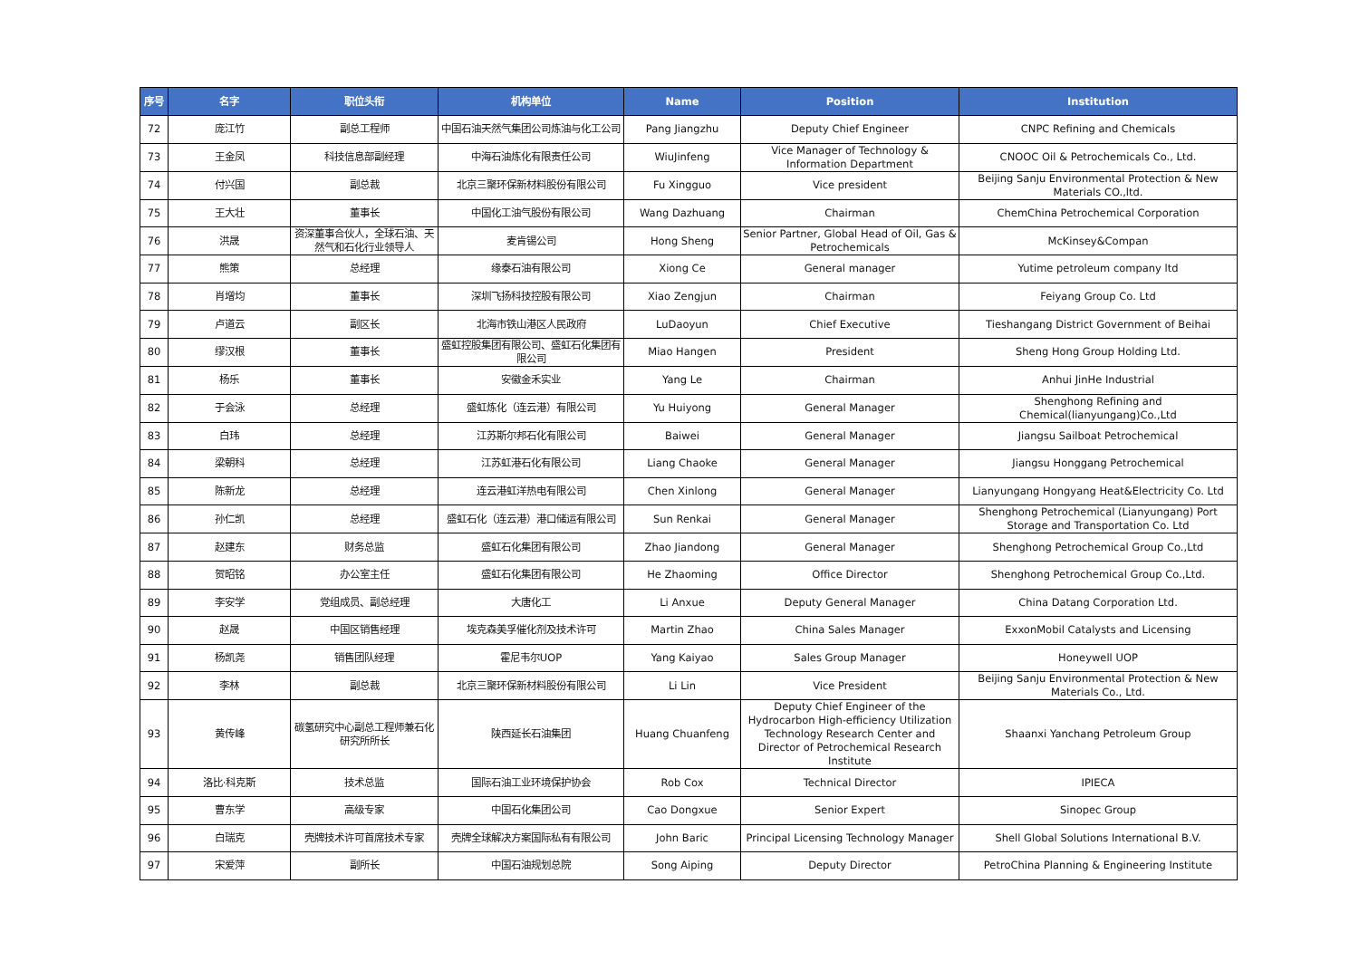| 序号 | 名字 | 职位头衔 | 机构单位 | Name | Position | Institution |
| --- | --- | --- | --- | --- | --- | --- |
| 72 | 庞江竹 | 副总工程师 | 中国石油天然气集团公司炼油与化工公司 | Pang Jiangzhu | Deputy Chief Engineer | CNPC Refining and Chemicals |
| 73 | 王金凤 | 科技信息部副经理 | 中海石油炼化有限责任公司 | WiuJinfeng | Vice Manager of Technology & Information Department | CNOOC Oil & Petrochemicals Co., Ltd. |
| 74 | 付兴国 | 副总裁 | 北京三聚环保新材料股份有限公司 | Fu Xingguo | Vice president | Beijing Sanju Environmental Protection & New Materials CO.,ltd. |
| 75 | 王大壮 | 董事长 | 中国化工油气股份有限公司 | Wang Dazhuang | Chairman | ChemChina Petrochemical Corporation |
| 76 | 洪晟 | 资深董事合伙人，全球石油、天然气和石化行业领导人 | 麦肯锡公司 | Hong Sheng | Senior Partner, Global Head of Oil, Gas & Petrochemicals | McKinsey&Compan |
| 77 | 熊策 | 总经理 | 缘泰石油有限公司 | Xiong Ce | General manager | Yutime petroleum company ltd |
| 78 | 肖增均 | 董事长 | 深圳飞扬科技控股有限公司 | Xiao Zengjun | Chairman | Feiyang Group Co. Ltd |
| 79 | 卢道云 | 副区长 | 北海市铁山港区人民政府 | LuDaoyun | Chief Executive | Tieshangang District Government of Beihai |
| 80 | 缪汉根 | 董事长 | 盛虹控股集团有限公司、盛虹石化集团有限公司 | Miao Hangen | President | Sheng Hong Group Holding Ltd. |
| 81 | 杨乐 | 董事长 | 安徽金禾实业 | Yang Le | Chairman | Anhui JinHe Industrial |
| 82 | 于会泳 | 总经理 | 盛虹炼化（连云港）有限公司 | Yu Huiyong | General Manager | Shenghong Refining and Chemical(lianyungang)Co.,Ltd |
| 83 | 白玮 | 总经理 | 江苏斯尔邦石化有限公司 | Baiwei | General Manager | Jiangsu Sailboat Petrochemical |
| 84 | 梁朝科 | 总经理 | 江苏虹港石化有限公司 | Liang Chaoke | General Manager | Jiangsu Honggang Petrochemical |
| 85 | 陈新龙 | 总经理 | 连云港虹洋热电有限公司 | Chen Xinlong | General Manager | Lianyungang Hongyang Heat&Electricity Co. Ltd |
| 86 | 孙仁凯 | 总经理 | 盛虹石化（连云港）港口储运有限公司 | Sun Renkai | General Manager | Shenghong Petrochemical (Lianyungang) Port Storage and Transportation Co. Ltd |
| 87 | 赵建东 | 财务总监 | 盛虹石化集团有限公司 | Zhao Jiandong | General Manager | Shenghong Petrochemical Group Co.,Ltd |
| 88 | 贺昭铭 | 办公室主任 | 盛虹石化集团有限公司 | He Zhaoming | Office Director | Shenghong Petrochemical Group Co.,Ltd. |
| 89 | 李安学 | 党组成员、副总经理 | 大唐化工 | Li Anxue | Deputy General Manager | China Datang Corporation Ltd. |
| 90 | 赵晟 | 中国区销售经理 | 埃克森美孚催化剂及技术许可 | Martin Zhao | China Sales Manager | ExxonMobil Catalysts and Licensing |
| 91 | 杨凯尧 | 销售团队经理 | 霍尼韦尔UOP | Yang Kaiyao | Sales Group Manager | Honeywell UOP |
| 92 | 李林 | 副总裁 | 北京三聚环保新材料股份有限公司 | Li Lin | Vice President | Beijing Sanju Environmental Protection & New Materials Co., Ltd. |
| 93 | 黄传峰 | 碳氢研究中心副总工程师兼石化研究所所长 | 陕西延长石油集团 | Huang Chuanfeng | Deputy Chief Engineer of the Hydrocarbon High-efficiency Utilization Technology Research Center and Director of Petrochemical Research Institute | Shaanxi Yanchang Petroleum Group |
| 94 | 洛比·科克斯 | 技术总监 | 国际石油工业环境保护协会 | Rob Cox | Technical Director | IPIECA |
| 95 | 曹东学 | 高级专家 | 中国石化集团公司 | Cao Dongxue | Senior Expert | Sinopec Group |
| 96 | 白瑞克 | 壳牌技术许可首席技术专家 | 壳牌全球解决方案国际私有有限公司 | John Baric | Principal Licensing Technology Manager | Shell Global Solutions International B.V. |
| 97 | 宋爱萍 | 副所长 | 中国石油规划总院 | Song Aiping | Deputy Director | PetroChina Planning & Engineering Institute |